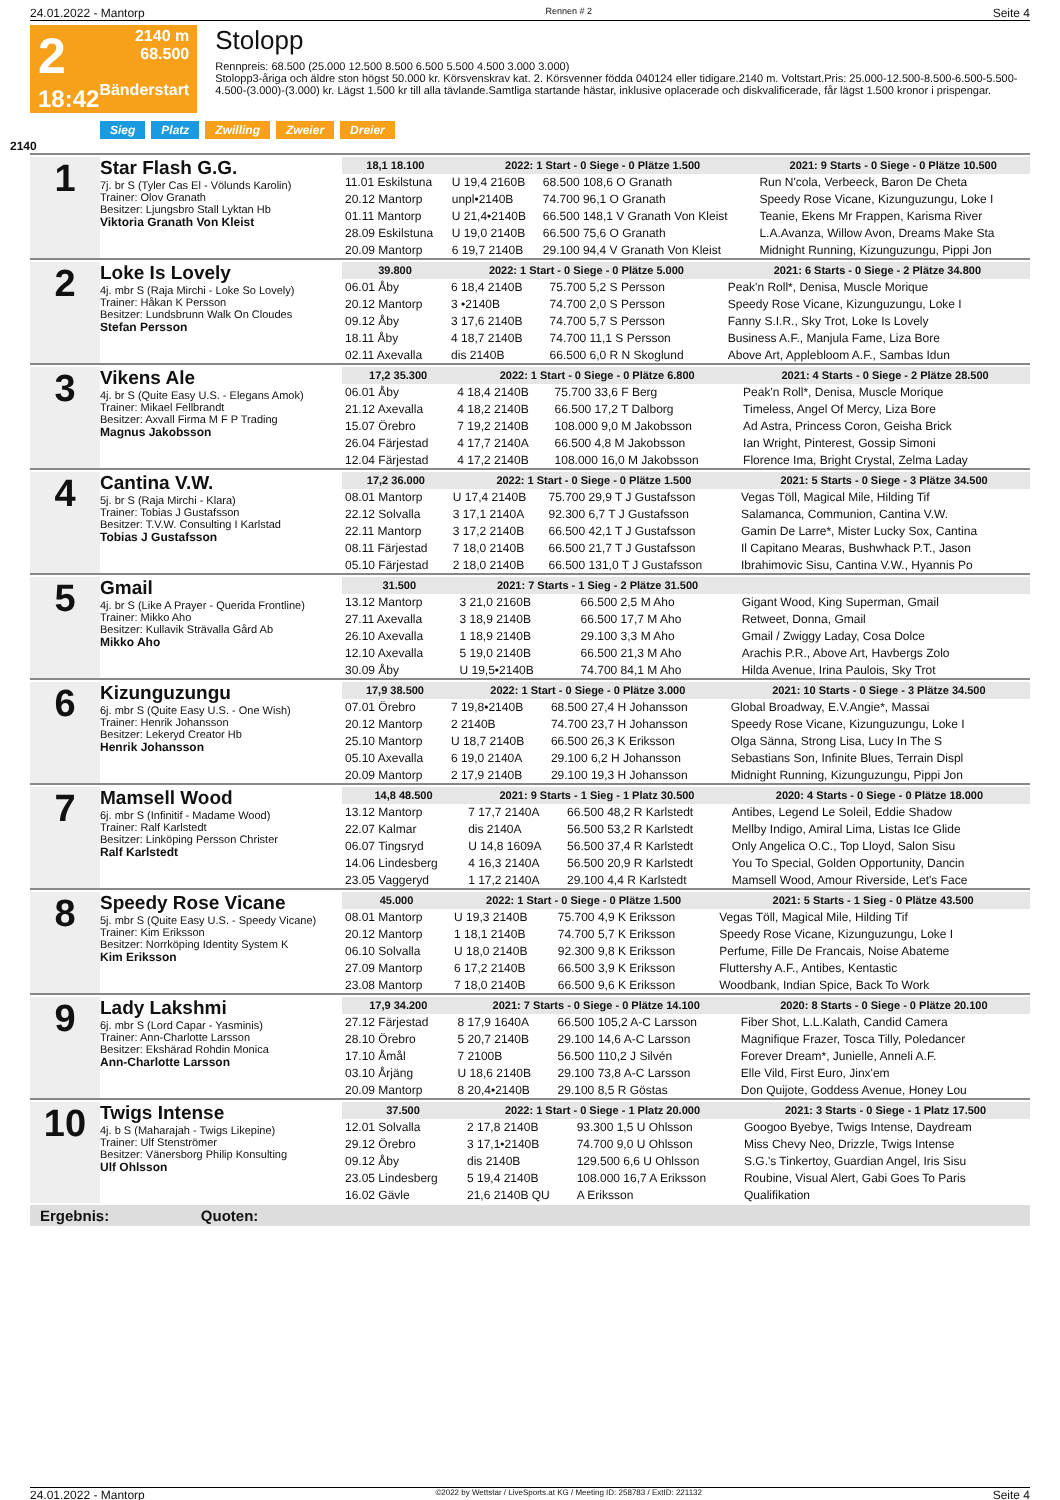24.01.2022 - Mantorp Rennen # 2 Seite 4
2
18:42
2140 m
68.500
Bänderstart
Stolopp
Rennpreis: 68.500 (25.000 12.500 8.500 6.500 5.500 4.500 3.000 3.000)
Stolopp3-åriga och äldre ston högst 50.000 kr. Körsvenskrav kat. 2. Körsvenner födda 040124 eller tidigare.2140 m. Voltstart.Pris: 25.000-12.500-8.500-6.500-5.500-4.500-(3.000)-(3.000) kr. Lägst 1.500 kr till alla tävlande.Samtliga startande hästar, inklusive oplacerade och diskvalificerade, får lägst 1.500 kronor i prispengar.
Sieg Platz Zwilling Zweier Dreier
2140
1
Star Flash G.G.
7j. br S (Tyler Cas El - Völunds Karolin)
Trainer: Olov Granath
Besitzer: Ljungsbro Stall Lyktan Hb
Viktoria Granath Von Kleist
| 18,1 18.100 | 2022: 1 Start - 0 Siege - 0 Plätze 1.500 | | 2021: 9 Starts - 0 Siege - 0 Plätze 10.500 |
| --- | --- | --- | --- |
| 11.01 Eskilstuna | U 19,4 2160B | 68.500 108,6 O Granath | Run N'cola, Verbeeck, Baron De Cheta |
| 20.12 Mantorp | unpl•2140B | 74.700 96,1 O Granath | Speedy Rose Vicane, Kizunguzungu, Loke I |
| 01.11 Mantorp | U 21,4•2140B | 66.500 148,1 V Granath Von Kleist | Teanie, Ekens Mr Frappen, Karisma River |
| 28.09 Eskilstuna | U 19,0 2140B | 66.500 75,6 O Granath | L.A.Avanza, Willow Avon, Dreams Make Sta |
| 20.09 Mantorp | 6 19,7 2140B | 29.100 94,4 V Granath Von Kleist | Midnight Running, Kizunguzungu, Pippi Jon |
2
Loke Is Lovely
4j. mbr S (Raja Mirchi - Loke So Lovely)
Trainer: Håkan K Persson
Besitzer: Lundsbrunn Walk On Cloudes
Stefan Persson
| 39.800 | 2022: 1 Start - 0 Siege - 0 Plätze 5.000 | | 2021: 6 Starts - 0 Siege - 2 Plätze 34.800 |
| --- | --- | --- | --- |
| 06.01 Åby | 6 18,4 2140B | 75.700 5,2 S Persson | Peak'n Roll*, Denisa, Muscle Morique |
| 20.12 Mantorp | 3 •2140B | 74.700 2,0 S Persson | Speedy Rose Vicane, Kizunguzungu, Loke I |
| 09.12 Åby | 3 17,6 2140B | 74.700 5,7 S Persson | Fanny S.I.R., Sky Trot, Loke Is Lovely |
| 18.11 Åby | 4 18,7 2140B | 74.700 11,1 S Persson | Business A.F., Manjula Fame, Liza Bore |
| 02.11 Axevalla | dis 2140B | 66.500 6,0 R N Skoglund | Above Art, Applebloom A.F., Sambas Idun |
3
Vikens Ale
4j. br S (Quite Easy U.S. - Elegans Amok)
Trainer: Mikael Fellbrandt
Besitzer: Axvall Firma M F P Trading
Magnus Jakobsson
| 17,2 35.300 | 2022: 1 Start - 0 Siege - 0 Plätze 6.800 | | 2021: 4 Starts - 0 Siege - 2 Plätze 28.500 |
| --- | --- | --- | --- |
| 06.01 Åby | 4 18,4 2140B | 75.700 33,6 F Berg | Peak'n Roll*, Denisa, Muscle Morique |
| 21.12 Axevalla | 4 18,2 2140B | 66.500 17,2 T Dalborg | Timeless, Angel Of Mercy, Liza Bore |
| 15.07 Örebro | 7 19,2 2140B | 108.000 9,0 M Jakobsson | Ad Astra, Princess Coron, Geisha Brick |
| 26.04 Färjestad | 4 17,7 2140A | 66.500 4,8 M Jakobsson | Ian Wright, Pinterest, Gossip Simoni |
| 12.04 Färjestad | 4 17,2 2140B | 108.000 16,0 M Jakobsson | Florence Ima, Bright Crystal, Zelma Laday |
4
Cantina V.W.
5j. br S (Raja Mirchi - Klara)
Trainer: Tobias J Gustafsson
Besitzer: T.V.W. Consulting I Karlstad
Tobias J Gustafsson
| 17,2 36.000 | 2022: 1 Start - 0 Siege - 0 Plätze 1.500 | | 2021: 5 Starts - 0 Siege - 3 Plätze 34.500 |
| --- | --- | --- | --- |
| 08.01 Mantorp | U 17,4 2140B | 75.700 29,9 T J Gustafsson | Vegas Töll, Magical Mile, Hilding Tif |
| 22.12 Solvalla | 3 17,1 2140A | 92.300 6,7 T J Gustafsson | Salamanca, Communion, Cantina V.W. |
| 22.11 Mantorp | 3 17,2 2140B | 66.500 42,1 T J Gustafsson | Gamin De Larre*, Mister Lucky Sox, Cantina |
| 08.11 Färjestad | 7 18,0 2140B | 66.500 21,7 T J Gustafsson | Il Capitano Mearas, Bushwhack P.T., Jason |
| 05.10 Färjestad | 2 18,0 2140B | 66.500 131,0 T J Gustafsson | Ibrahimovic Sisu, Cantina V.W., Hyannis Po |
5
Gmail
4j. br S (Like A Prayer - Querida Frontline)
Trainer: Mikko Aho
Besitzer: Kullavik Strävalla Gård Ab
Mikko Aho
| 31.500 | 2021: 7 Starts - 1 Sieg - 2 Plätze 31.500 | | |
| --- | --- | --- | --- |
| 13.12 Mantorp | 3 21,0 2160B | 66.500 2,5 M Aho | Gigant Wood, King Superman, Gmail |
| 27.11 Axevalla | 3 18,9 2140B | 66.500 17,7 M Aho | Retweet, Donna, Gmail |
| 26.10 Axevalla | 1 18,9 2140B | 29.100 3,3 M Aho | Gmail / Zwiggy Laday, Cosa Dolce |
| 12.10 Axevalla | 5 19,0 2140B | 66.500 21,3 M Aho | Arachis P.R., Above Art, Havbergs Zolo |
| 30.09 Åby | U 19,5•2140B | 74.700 84,1 M Aho | Hilda Avenue, Irina Paulois, Sky Trot |
6
Kizunguzungu
6j. mbr S (Quite Easy U.S. - One Wish)
Trainer: Henrik Johansson
Besitzer: Lekeryd Creator Hb
Henrik Johansson
| 17,9 38.500 | 2022: 1 Start - 0 Siege - 0 Plätze 3.000 | | 2021: 10 Starts - 0 Siege - 3 Plätze 34.500 |
| --- | --- | --- | --- |
| 07.01 Örebro | 7 19,8•2140B | 68.500 27,4 H Johansson | Global Broadway, E.V.Angie*, Massai |
| 20.12 Mantorp | 2 2140B | 74.700 23,7 H Johansson | Speedy Rose Vicane, Kizunguzungu, Loke I |
| 25.10 Mantorp | U 18,7 2140B | 66.500 26,3 K Eriksson | Olga Sänna, Strong Lisa, Lucy In The S |
| 05.10 Axevalla | 6 19,0 2140A | 29.100 6,2 H Johansson | Sebastians Son, Infinite Blues, Terrain Displ |
| 20.09 Mantorp | 2 17,9 2140B | 29.100 19,3 H Johansson | Midnight Running, Kizunguzungu, Pippi Jon |
7
Mamsell Wood
6j. mbr S (Infinitif - Madame Wood)
Trainer: Ralf Karlstedt
Besitzer: Linköping Persson Christer
Ralf Karlstedt
| 14,8 48.500 | 2021: 9 Starts - 1 Sieg - 1 Platz 30.500 | | 2020: 4 Starts - 0 Siege - 0 Plätze 18.000 |
| --- | --- | --- | --- |
| 13.12 Mantorp | 7 17,7 2140A | 66.500 48,2 R Karlstedt | Antibes, Legend Le Soleil, Eddie Shadow |
| 22.07 Kalmar | dis 2140A | 56.500 53,2 R Karlstedt | Mellby Indigo, Amiral Lima, Listas Ice Glide |
| 06.07 Tingsryd | U 14,8 1609A | 56.500 37,4 R Karlstedt | Only Angelica O.C., Top Lloyd, Salon Sisu |
| 14.06 Lindesberg | 4 16,3 2140A | 56.500 20,9 R Karlstedt | You To Special, Golden Opportunity, Dancin |
| 23.05 Vaggeryd | 1 17,2 2140A | 29.100 4,4 R Karlstedt | Mamsell Wood, Amour Riverside, Let's Face |
8
Speedy Rose Vicane
5j. mbr S (Quite Easy U.S. - Speedy Vicane)
Trainer: Kim Eriksson
Besitzer: Norrköping Identity System K
Kim Eriksson
| 45.000 | 2022: 1 Start - 0 Siege - 0 Plätze 1.500 | | 2021: 5 Starts - 1 Sieg - 0 Plätze 43.500 |
| --- | --- | --- | --- |
| 08.01 Mantorp | U 19,3 2140B | 75.700 4,9 K Eriksson | Vegas Töll, Magical Mile, Hilding Tif |
| 20.12 Mantorp | 1 18,1 2140B | 74.700 5,7 K Eriksson | Speedy Rose Vicane, Kizunguzungu, Loke I |
| 06.10 Solvalla | U 18,0 2140B | 92.300 9,8 K Eriksson | Perfume, Fille De Francais, Noise Abateme |
| 27.09 Mantorp | 6 17,2 2140B | 66.500 3,9 K Eriksson | Fluttershy A.F., Antibes, Kentastic |
| 23.08 Mantorp | 7 18,0 2140B | 66.500 9,6 K Eriksson | Woodbank, Indian Spice, Back To Work |
9
Lady Lakshmi
6j. mbr S (Lord Capar - Yasminis)
Trainer: Ann-Charlotte Larsson
Besitzer: Ekshärad Rohdin Monica
Ann-Charlotte Larsson
| 17,9 34.200 | 2021: 7 Starts - 0 Siege - 0 Plätze 14.100 | | 2020: 8 Starts - 0 Siege - 0 Plätze 20.100 |
| --- | --- | --- | --- |
| 27.12 Färjestad | 8 17,9 1640A | 66.500 105,2 A-C Larsson | Fiber Shot, L.L.Kalath, Candid Camera |
| 28.10 Örebro | 5 20,7 2140B | 29.100 14,6 A-C Larsson | Magnifique Frazer, Tosca Tilly, Poledancer |
| 17.10 Åmål | 7 2100B | 56.500 110,2 J Silvén | Forever Dream*, Junielle, Anneli A.F. |
| 03.10 Årjäng | U 18,6 2140B | 29.100 73,8 A-C Larsson | Elle Vild, First Euro, Jinx'em |
| 20.09 Mantorp | 8 20,4•2140B | 29.100 8,5 R Göstas | Don Quijote, Goddess Avenue, Honey Lou |
10
Twigs Intense
4j. b S (Maharajah - Twigs Likepine)
Trainer: Ulf Stenströmer
Besitzer: Vänersborg Philip Konsulting
Ulf Ohlsson
| 37.500 | 2022: 1 Start - 0 Siege - 1 Platz 20.000 | | 2021: 3 Starts - 0 Siege - 1 Platz 17.500 |
| --- | --- | --- | --- |
| 12.01 Solvalla | 2 17,8 2140B | 93.300 1,5 U Ohlsson | Googoo Byebye, Twigs Intense, Daydream |
| 29.12 Örebro | 3 17,1•2140B | 74.700 9,0 U Ohlsson | Miss Chevy Neo, Drizzle, Twigs Intense |
| 09.12 Åby | dis 2140B | 129.500 6,6 U Ohlsson | S.G.'s Tinkertoy, Guardian Angel, Iris Sisu |
| 23.05 Lindesberg | 5 19,4 2140B | 108.000 16,7 A Eriksson | Roubine, Visual Alert, Gabi Goes To Paris |
| 16.02 Gävle | 21,6 2140B QU | A Eriksson | Qualifikation |
Ergebnis: Quoten:
24.01.2022 - Mantorp ©2022 by Wettstar / LiveSports.at KG / Meeting ID: 258783 / ExtID: 221132 Seite 4